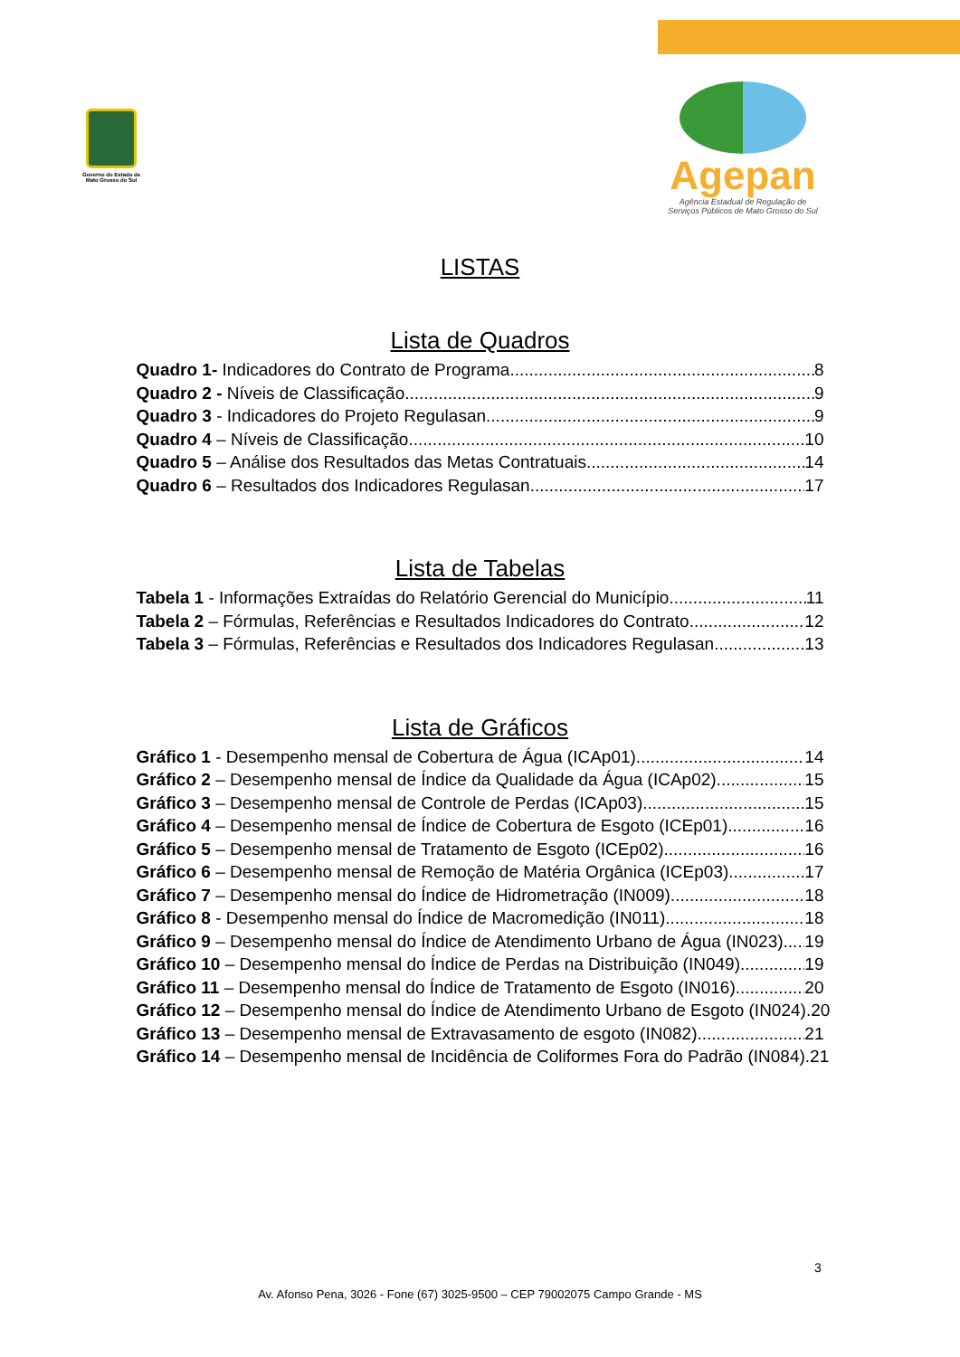Governo do Estado de
Mato Grosso do Sul
Agepan
Agência Estadual de Regulação de
Serviços Públicos de Mato Grosso do Sul
LISTAS
Lista de Quadros
Quadro 1- Indicadores do Contrato de Programa 8
Quadro 2 - Níveis de Classificação 9
Quadro 3 - Indicadores do Projeto Regulasan 9
Quadro 4 – Níveis de Classificação 10
Quadro 5 – Análise dos Resultados das Metas Contratuais 14
Quadro 6 – Resultados dos Indicadores Regulasan 17
Lista de Tabelas
Tabela 1 - Informações Extraídas do Relatório Gerencial do Município 11
Tabela 2 – Fórmulas, Referências e Resultados Indicadores do Contrato 12
Tabela 3 – Fórmulas, Referências e Resultados dos Indicadores Regulasan 13
Lista de Gráficos
Gráfico 1 - Desempenho mensal de Cobertura de Água (ICAp01) 14
Gráfico 2 – Desempenho mensal de Índice da Qualidade da Água (ICAp02). 15
Gráfico 3 – Desempenho mensal de Controle de Perdas (ICAp03). 15
Gráfico 4 – Desempenho mensal de Índice de Cobertura de Esgoto (ICEp01). 16
Gráfico 5 – Desempenho mensal de Tratamento de Esgoto (ICEp02) 16
Gráfico 6 – Desempenho mensal de Remoção de Matéria Orgânica (ICEp03). 17
Gráfico 7 – Desempenho mensal do Índice de Hidrometração (IN009). 18
Gráfico 8 - Desempenho mensal do Índice de Macromedição (IN011). 18
Gráfico 9 – Desempenho mensal do Índice de Atendimento Urbano de Água (IN023). 19
Gráfico 10 – Desempenho mensal do Índice de Perdas na Distribuição (IN049). 19
Gráfico 11 – Desempenho mensal do Índice de Tratamento de Esgoto (IN016). 20
Gráfico 12 – Desempenho mensal do Índice de Atendimento Urbano de Esgoto (IN024). 20
Gráfico 13 – Desempenho mensal de Extravasamento de esgoto (IN082). 21
Gráfico 14 – Desempenho mensal de Incidência de Coliformes Fora do Padrão (IN084). 21
3
Av. Afonso Pena, 3026 - Fone (67) 3025-9500 – CEP 79002075 Campo Grande - MS